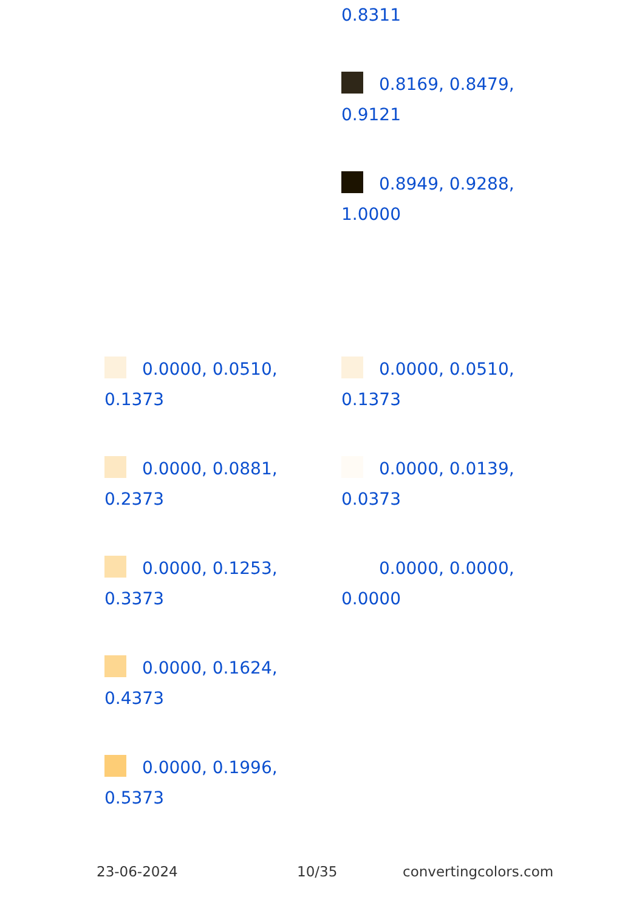0.8311
0.8169, 0.8479, 0.9121
0.8949, 0.9288, 1.0000
0.0000, 0.0510, 0.1373
0.0000, 0.0510, 0.1373
0.0000, 0.0881, 0.2373
0.0000, 0.0139, 0.0373
0.0000, 0.1253, 0.3373
0.0000, 0.0000, 0.0000
0.0000, 0.1624, 0.4373
0.0000, 0.1996, 0.5373
23-06-2024 10/35 convertingcolors.com